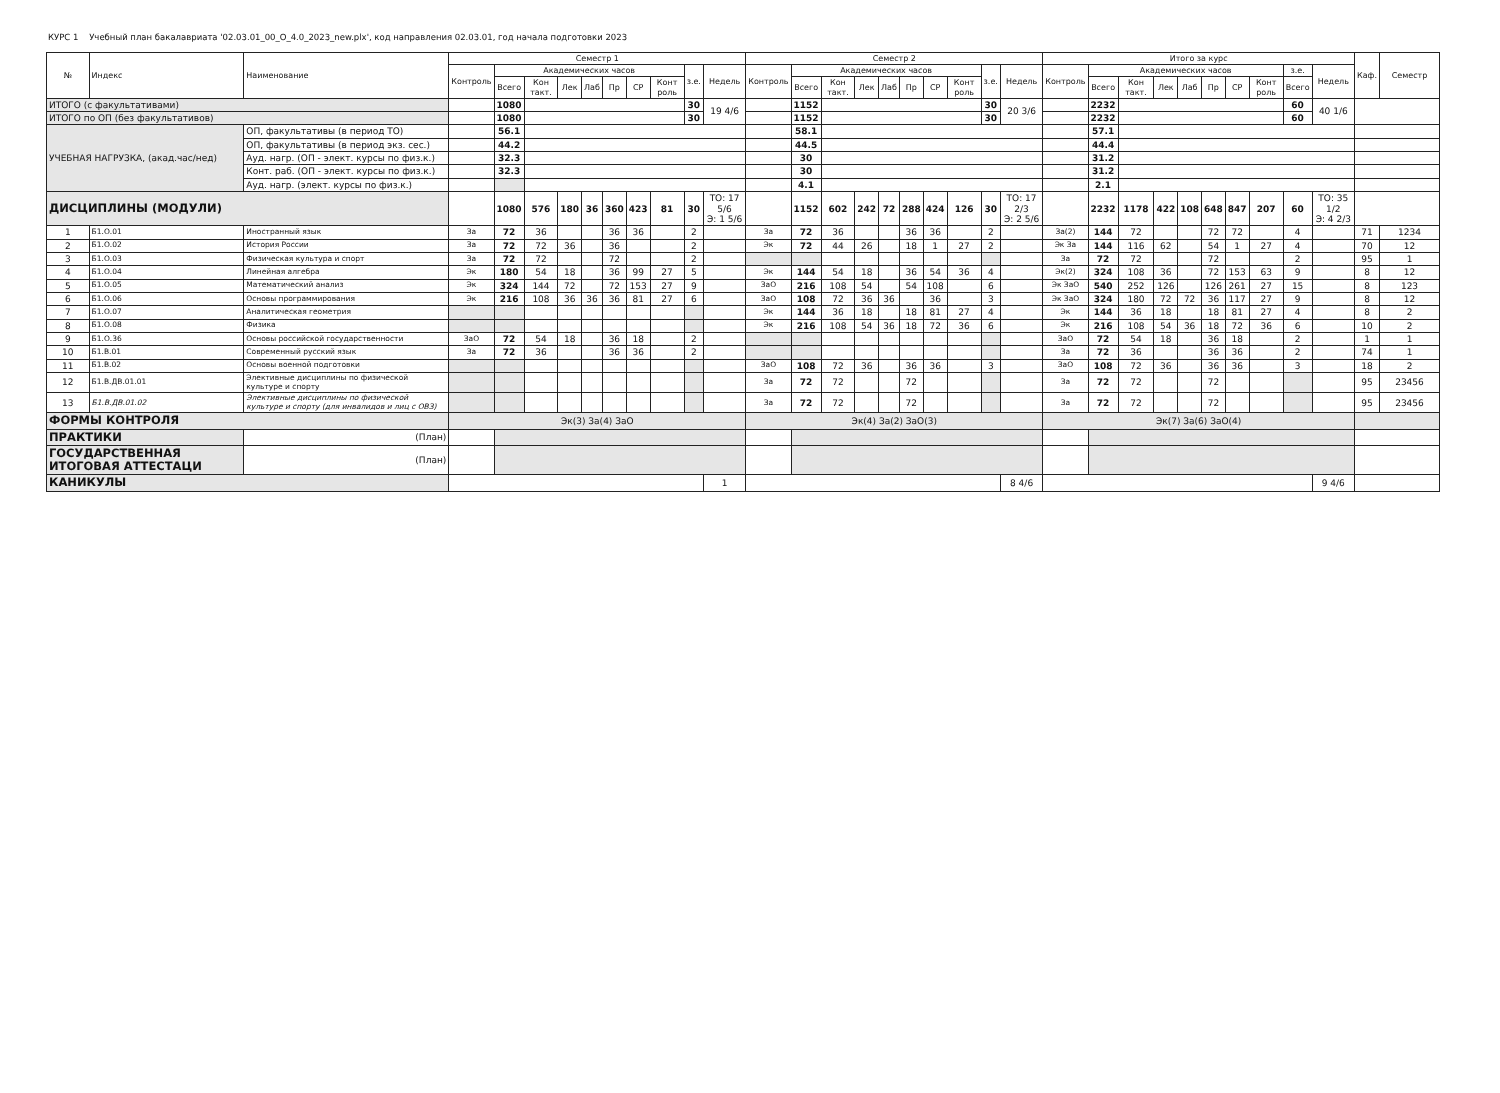КУРС 1 Учебный план бакалавриата '02.03.01_00_О_4.0_2023_new.plx', код направления 02.03.01, год начала подготовки 2023
| № | Индекс | Наименование | Семестр 1 | | | | | | | | | | Семестр 2 | | | | | | | | | | Итого за курс | | | | | | | | | | Каф. | Семестр |
| --- | --- | --- | --- | --- | --- | --- | --- | --- | --- | --- | --- | --- | --- | --- | --- | --- | --- | --- | --- | --- | --- | --- | --- | --- | --- | --- | --- | --- | --- | --- | --- | --- | --- | --- |
| | | | Контроль | Академических часов | | | | | | | з.е. | Недель | Контроль | Академических часов | | | | | | | з.е. | Недель | Контроль | Академических часов | | | | | | | з.е. | Недель | | |
| | | | | Всего | Кон такт. | Лек | Лаб | Пр | СР | Конт роль | | | | Всего | Кон такт. | Лек | Лаб | Пр | СР | Конт роль | | | | Всего | Кон такт. | Лек | Лаб | Пр | СР | Конт роль | Всего | | | |
| ИТОГО (с факультативами) | | | | 1080 | | | | | | | 30 | 19 4/6 | | 1152 | | | | | | | 30 | 20 3/6 | | 2232 | | | | | | | 60 | 40 1/6 | | |
| ИТОГО по ОП (без факультативов) | | | | 1080 | | | | | | | 30 | | | 1152 | | | | | | | 30 | | | 2232 | | | | | | | 60 | | | |
| УЧЕБНАЯ НАГРУЗКА, (акад.час/нед) | | ОП, факультативы (в период ТО) | | 56.1 | | | | | | | | | | 58.1 | | | | | | | | | | 57.1 | | | | | | | | | | |
| | | ОП, факультативы (в период экз. сес.) | | 44.2 | | | | | | | | | | 44.5 | | | | | | | | | | 44.4 | | | | | | | | | | |
| | | Ауд. нагр. (ОП - элект. курсы по физ.к.) | | 32.3 | | | | | | | | | | 30 | | | | | | | | | | 31.2 | | | | | | | | | | |
| | | Конт. раб. (ОП - элект. курсы по физ.к.) | | 32.3 | | | | | | | | | | 30 | | | | | | | | | | 31.2 | | | | | | | | | | |
| | | Ауд. нагр. (элект. курсы по физ.к.) | | | | | | | | | | | | 4.1 | | | | | | | | | | 2.1 | | | | | | | | | | |
| ДИСЦИПЛИНЫ (МОДУЛИ) | | | | 1080 | 576 | 180 | 36 | 360 | 423 | 81 | 30 | ТО: 17 5/6 Э: 1 5/6 | | 1152 | 602 | 242 | 72 | 288 | 424 | 126 | 30 | ТО: 17 2/3 Э: 2 5/6 | | 2232 | 1178 | 422 | 108 | 648 | 847 | 207 | 60 | ТО: 35 1/2 Э: 4 2/3 | | |
| 1 | Б1.О.01 | Иностранный язык | За | 72 | 36 | | | 36 | 36 | | 2 | | За | 72 | 36 | | | 36 | 36 | | 2 | | За(2) | 144 | 72 | | | 72 | 72 | | 4 | | 71 | 1234 |
| 2 | Б1.О.02 | История России | За | 72 | 72 | 36 | | 36 | | | 2 | | Эк | 72 | 44 | 26 | | 18 | 1 | 27 | 2 | | Эк За | 144 | 116 | 62 | | 54 | 1 | 27 | 4 | | 70 | 12 |
| 3 | Б1.О.03 | Физическая культура и спорт | За | 72 | 72 | | | 72 | | | 2 | | | | | | | | | | | | За | 72 | 72 | | | 72 | | | 2 | | 95 | 1 |
| 4 | Б1.О.04 | Линейная алгебра | Эк | 180 | 54 | 18 | | 36 | 99 | 27 | 5 | | Эк | 144 | 54 | 18 | | 36 | 54 | 36 | 4 | | Эк(2) | 324 | 108 | 36 | | 72 | 153 | 63 | 9 | | 8 | 12 |
| 5 | Б1.О.05 | Математический анализ | Эк | 324 | 144 | 72 | | 72 | 153 | 27 | 9 | | ЗаО | 216 | 108 | 54 | | 54 | 108 | | 6 | | Эк ЗаО | 540 | 252 | 126 | | 126 | 261 | 27 | 15 | | 8 | 123 |
| 6 | Б1.О.06 | Основы программирования | Эк | 216 | 108 | 36 | 36 | 36 | 81 | 27 | 6 | | ЗаО | 108 | 72 | 36 | 36 | | 36 | | 3 | | Эк ЗаО | 324 | 180 | 72 | 72 | 36 | 117 | 27 | 9 | | 8 | 12 |
| 7 | Б1.О.07 | Аналитическая геометрия | | | | | | | | | | | Эк | 144 | 36 | 18 | | 18 | 81 | 27 | 4 | | Эк | 144 | 36 | 18 | | 18 | 81 | 27 | 4 | | 8 | 2 |
| 8 | Б1.О.08 | Физика | | | | | | | | | | | Эк | 216 | 108 | 54 | 36 | 18 | 72 | 36 | 6 | | Эк | 216 | 108 | 54 | 36 | 18 | 72 | 36 | 6 | | 10 | 2 |
| 9 | Б1.О.36 | Основы российской государственности | ЗаО | 72 | 54 | 18 | | 36 | 18 | | 2 | | | | | | | | | | | | ЗаО | 72 | 54 | 18 | | 36 | 18 | | 2 | | 1 | 1 |
| 10 | Б1.В.01 | Современный русский язык | За | 72 | 36 | | | 36 | 36 | | 2 | | | | | | | | | | | | За | 72 | 36 | | | 36 | 36 | | 2 | | 74 | 1 |
| 11 | Б1.В.02 | Основы военной подготовки | | | | | | | | | | | ЗаО | 108 | 72 | 36 | | 36 | 36 | | 3 | | ЗаО | 108 | 72 | 36 | | 36 | 36 | | 3 | | 18 | 2 |
| 12 | Б1.В.ДВ.01.01 | Элективные дисциплины по физической культуре и спорту | | | | | | | | | | | За | 72 | 72 | | | 72 | | | | | За | 72 | 72 | | | 72 | | | | | 95 | 23456 |
| 13 | Б1.В.ДВ.01.02 | Элективные дисциплины по физической культуре и спорту (для инвалидов и лиц с ОВЗ) | | | | | | | | | | | За | 72 | 72 | | | 72 | | | | | За | 72 | 72 | | | 72 | | | | | 95 | 23456 |
| ФОРМЫ КОНТРОЛЯ | | | Эк(3) За(4) ЗаО | | | | | | | | | | Эк(4) За(2) ЗаО(3) | | | | | | | | | | Эк(7) За(6) ЗаО(4) | | | | | | | | | | | |
| ПРАКТИКИ | | (План) | | | | | | | | | | | | | | | | | | | | | | | | | | | | | | | | |
| ГОСУДАРСТВЕННАЯ ИТОГОВАЯ АТТЕСТАЦИ | | (План) | | | | | | | | | | | | | | | | | | | | | | | | | | | | | | | | |
| КАНИКУЛЫ | | | | | | | | | | | | 1 | | | | | | | | | | 8 4/6 | | | | | | | | | | 9 4/6 | | |